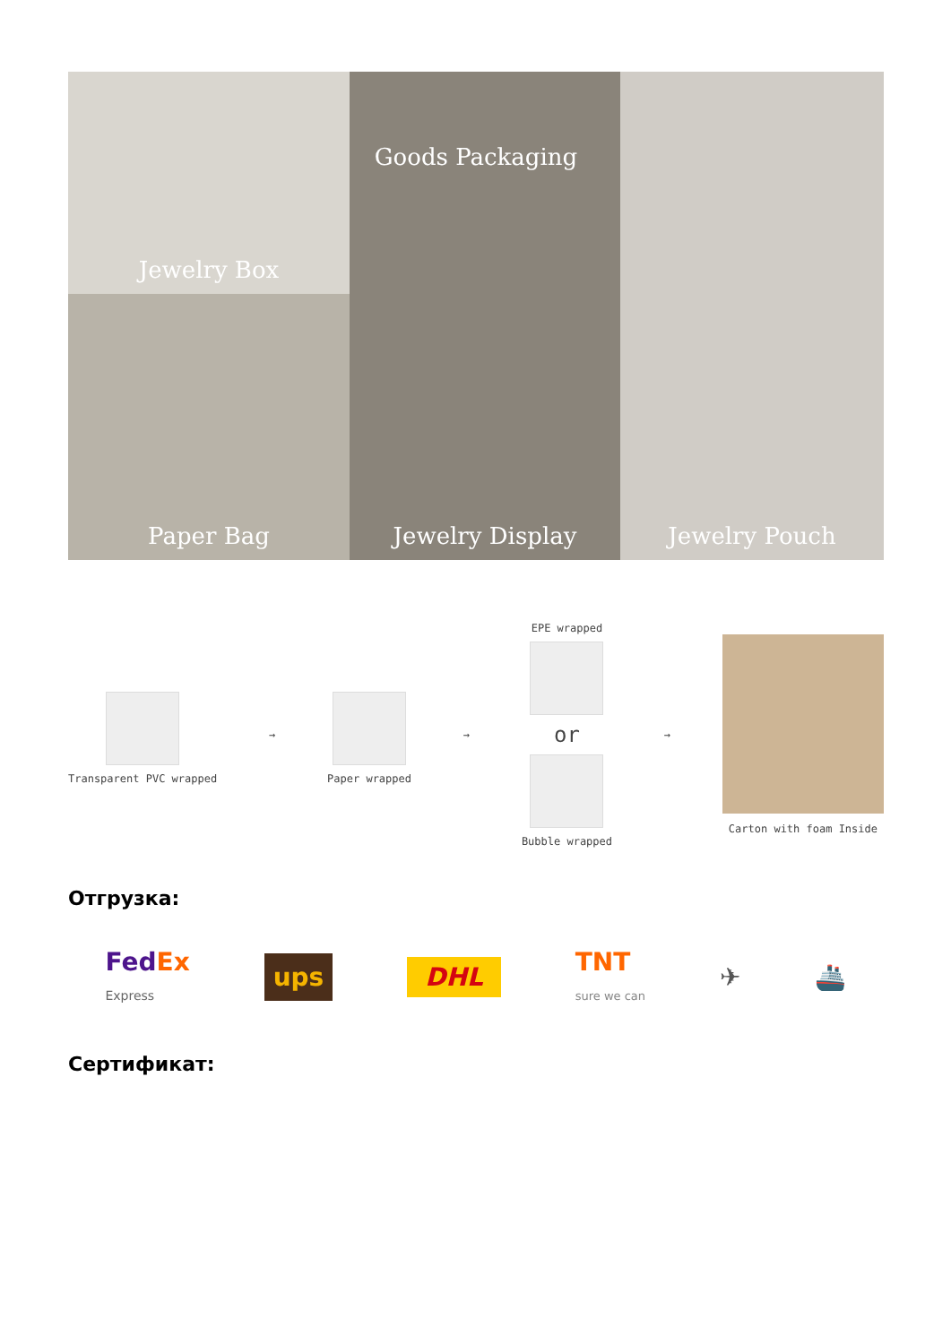Jewelry Box
Paper Bag
Jewelry Display
Jewelry Pouch
Goods Packaging
Transparent PVC wrapped → Paper wrapped →
EPE wrapped
or
Bubble wrapped
→ Carton with foam Inside
Отгрузка:
FedEx
Express ups DHL TNT
sure we can ✈ 🚢
Сертификат: